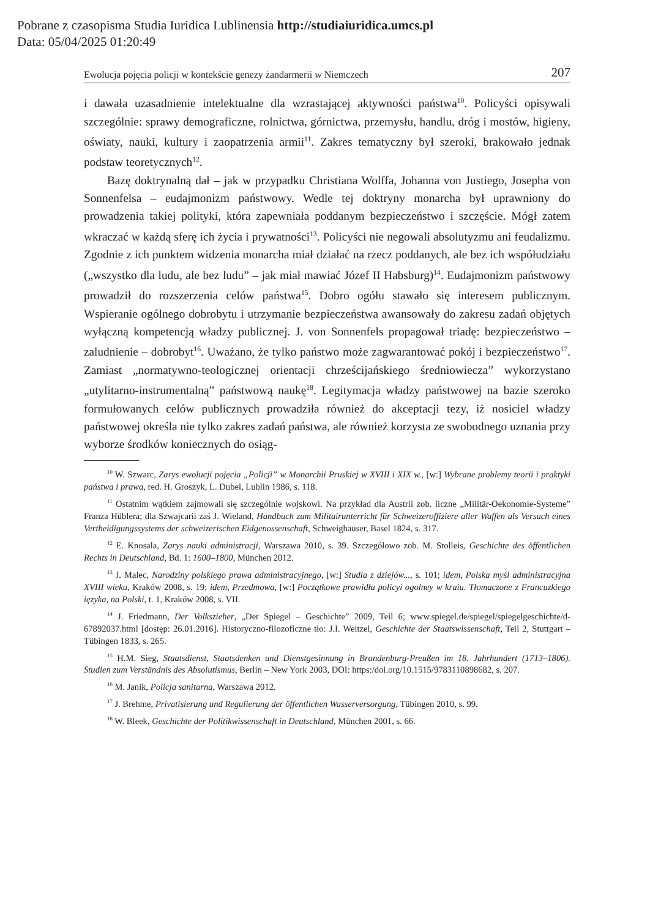Pobrane z czasopisma Studia Iuridica Lublinensia http://studiaiuridica.umcs.pl
Data: 05/04/2025 01:20:49
Ewolucja pojęcia policji w kontekście genezy żandarmerii w Niemczech 207
i dawała uzasadnienie intelektualne dla wzrastającej aktywności państwa<sup>10</sup>. Policyści opisywali szczególnie: sprawy demograficzne, rolnictwa, górnictwa, przemysłu, handlu, dróg i mostów, higieny, oświaty, nauki, kultury i zaopatrzenia armii<sup>11</sup>. Zakres tematyczny był szeroki, brakowało jednak podstaw teoretycznych<sup>12</sup>.
Bazę doktrynalną dał – jak w przypadku Christiana Wolffa, Johanna von Justiego, Josepha von Sonnenfelsa – eudajmonizm państwowy. Wedle tej doktryny monarcha był uprawniony do prowadzenia takiej polityki, która zapewniała poddanym bezpieczeństwo i szczęście. Mógł zatem wkraczać w każdą sferę ich życia i prywatności<sup>13</sup>. Policyści nie negowali absolutyzmu ani feudalizmu. Zgodnie z ich punktem widzenia monarcha miał działać na rzecz poddanych, ale bez ich współudziału („wszystko dla ludu, ale bez ludu” – jak miał mawiać Józef II Habsburg)<sup>14</sup>. Eudajmonizm państwowy prowadził do rozszerzenia celów państwa<sup>15</sup>. Dobro ogółu stawało się interesem publicznym. Wspieranie ogólnego dobrobytu i utrzymanie bezpieczeństwa awansowały do zakresu zadań objętych wyłączną kompetencją władzy publicznej. J. von Sonnenfels propagował triadę: bezpieczeństwo – zaludnienie – dobrobyt<sup>16</sup>. Uważano, że tylko państwo może zagwarantować pokój i bezpieczeństwo<sup>17</sup>. Zamiast „normatywno-teologicznej orientacji chrześcijańskiego średniowiecza” wykorzystano „utylitarno-instrumentalną” państwową naukę<sup>18</sup>. Legitymacja władzy państwowej na bazie szeroko formułowanych celów publicznych prowadziła również do akceptacji tezy, iż nosiciel władzy państwowej określa nie tylko zakres zadań państwa, ale również korzysta ze swobodnego uznania przy wyborze środków koniecznych do osiąg-
<sup>10</sup> W. Szwarc, Zarys ewolucji pojęcia „Policji” w Monarchii Pruskiej w XVIII i XIX w., [w:] Wybrane problemy teorii i praktyki państwa i prawa, red. H. Groszyk, L. Dubel, Lublin 1986, s. 118.
<sup>11</sup> Ostatnim wątkiem zajmowali się szczególnie wojskowi. Na przykład dla Austrii zob. liczne „Militär-Oekonomie-Systeme” Franza Hüblera; dla Szwajcarii zaś J. Wieland, Handbuch zum Militairunterricht für Schweizeroffiziere aller Waffen als Versuch eines Vertheidigungssystems der schweizerischen Eidgenossenschaft, Schweighauser, Basel 1824, s. 317.
<sup>12</sup> E. Knosala, Zarys nauki administracji, Warszawa 2010, s. 39. Szczegółowo zob. M. Stolleis, Geschichte des öffentlichen Rechts in Deutschland, Bd. 1: 1600–1800, München 2012.
<sup>13</sup> J. Malec, Narodziny polskiego prawa administracyjnego, [w:] Studia z dziejów..., s. 101; idem, Polska myśl administracyjna XVIII wieku, Kraków 2008, s. 19; idem, Przedmowa, [w:] Początkowe prawidła policyi ogolney w kraiu. Tłomaczone z Francuzkiego ięzyka, na Polski, t. 1, Kraków 2008, s. VII.
<sup>14</sup> J. Friedmann, Der Volkszieher, „Der Spiegel – Geschichte” 2009, Teil 6; www.spiegel.de/spiegel/spiegelgeschichte/d-67892037.html [dostęp: 26.01.2016]. Historyczno-filozoficzne tło: J.I. Weitzel, Geschichte der Staatswissenschaft, Teil 2, Stuttgart – Tübingen 1833, s. 265.
<sup>15</sup> H.M. Sieg, Staatsdienst, Staatsdenken und Dienstgesinnung in Brandenburg-Preußen im 18. Jahrhundert (1713–1806). Studien zum Verständnis des Absolutismus, Berlin – New York 2003, DOI: https:/doi.org/10.1515/9783110898682, s. 207.
<sup>16</sup> M. Janik, Policja sanitarna, Warszawa 2012.
<sup>17</sup> J. Brehme, Privatisierung und Regulierung der öffentlichen Wasserversorgung, Tübingen 2010, s. 99.
<sup>18</sup> W. Bleek, Geschichte der Politikwissenschaft in Deutschland, München 2001, s. 66.